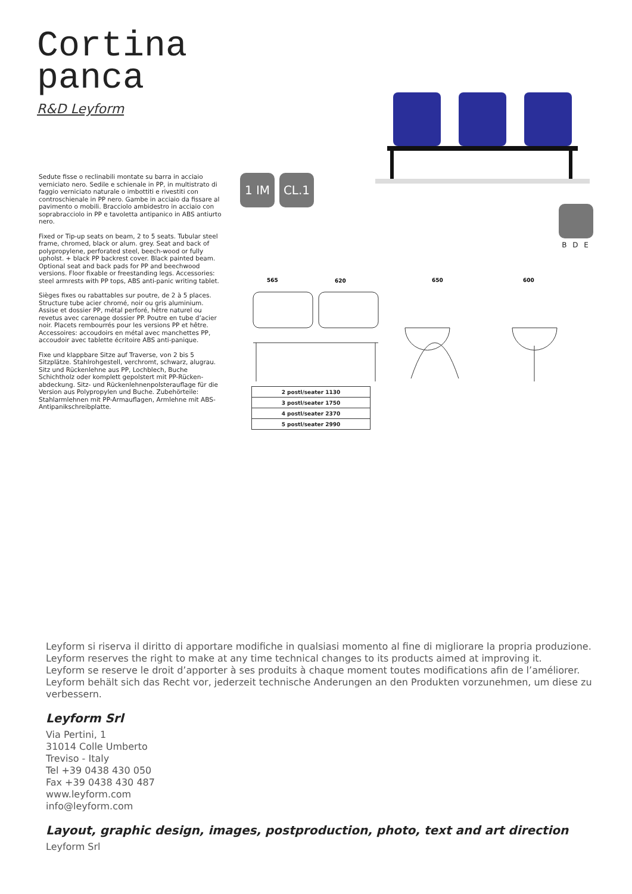Cortina
panca
R&D Leyform
Sedute fisse o reclinabili montate su barra in acciaio verniciato nero. Sedile e schienale in PP, in multistrato di faggio verniciato naturale o imbottiti e rivestiti con controschienale in PP nero. Gambe in acciaio da fissare al pavimento o mobili. Bracciolo ambidestro in acciaio con soprabracciolo in PP e tavoletta antipanico in ABS antiurto nero.
Fixed or Tip-up seats on beam, 2 to 5 seats. Tubular steel frame, chromed, black or alum. grey. Seat and back of polypropylene, perforated steel, beech-wood or fully upholst. + black PP backrest cover. Black painted beam. Optional seat and back pads for PP and beechwood versions. Floor fixable or freestanding legs. Accessories: steel armrests with PP tops, ABS anti-panic writing tablet.
Sièges fixes ou rabattables sur poutre, de 2 à 5 places. Structure tube acier chromé, noir ou gris aluminium. Assise et dossier PP, métal perforé, hêtre naturel ou revetus avec carenage dossier PP. Poutre en tube d’acier noir. Placets rembourrés pour les versions PP et hêtre. Accessoires: accoudoirs en métal avec manchettes PP, accoudoir avec tablette écritoire ABS anti-panique.
Fixe und klappbare Sitze auf Traverse, von 2 bis 5 Sitzplätze. Stahlrohgestell, verchromt, schwarz, alugrau. Sitz und Rückenlehne aus PP, Lochblech, Buche Schichtholz oder komplett gepolstert mit PP-Rücken-abdeckung. Sitz- und Rückenlehnenpolsterauflage für die Version aus Polypropylen und Buche. Zubehörteile: Stahlarmlehnen mit PP-Armauflagen, Armlehne mit ABS-Antipanikschreibplatte.
1 IM CL.1
B D E
565
620
650
600
| 2 postl/seater 1130 |
| 3 postl/seater 1750 |
| 4 postl/seater 2370 |
| 5 postl/seater 2990 |
Leyform si riserva il diritto di apportare modifiche in qualsiasi momento al fine di migliorare la propria produzione.
Leyform reserves the right to make at any time technical changes to its products aimed at improving it.
Leyform se reserve le droit d’apporter à ses produits à chaque moment toutes modifications afin de l’améliorer.
Leyform behält sich das Recht vor, jederzeit technische Anderungen an den Produkten vorzunehmen, um diese zu verbessern.
Leyform Srl
Via Pertini, 1
31014 Colle Umberto
Treviso - Italy
Tel +39 0438 430 050
Fax +39 0438 430 487
www.leyform.com
info@leyform.com
Layout, graphic design, images, postproduction, photo, text and art direction
Leyform Srl